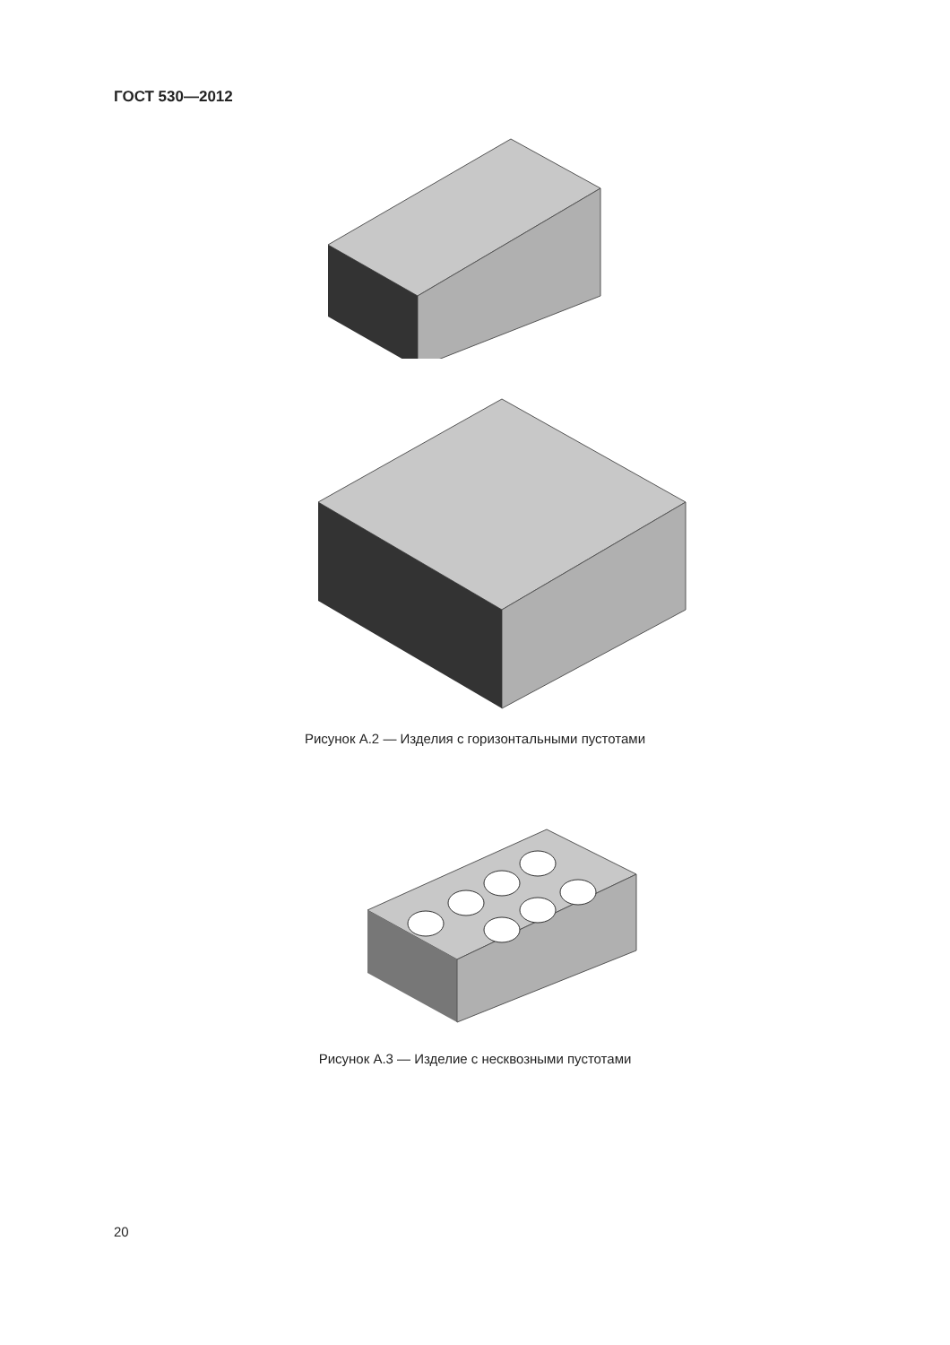ГОСТ 530—2012
Рисунок А.2 — Изделия с горизонтальными пустотами
Рисунок А.3 — Изделие с несквозными пустотами
20